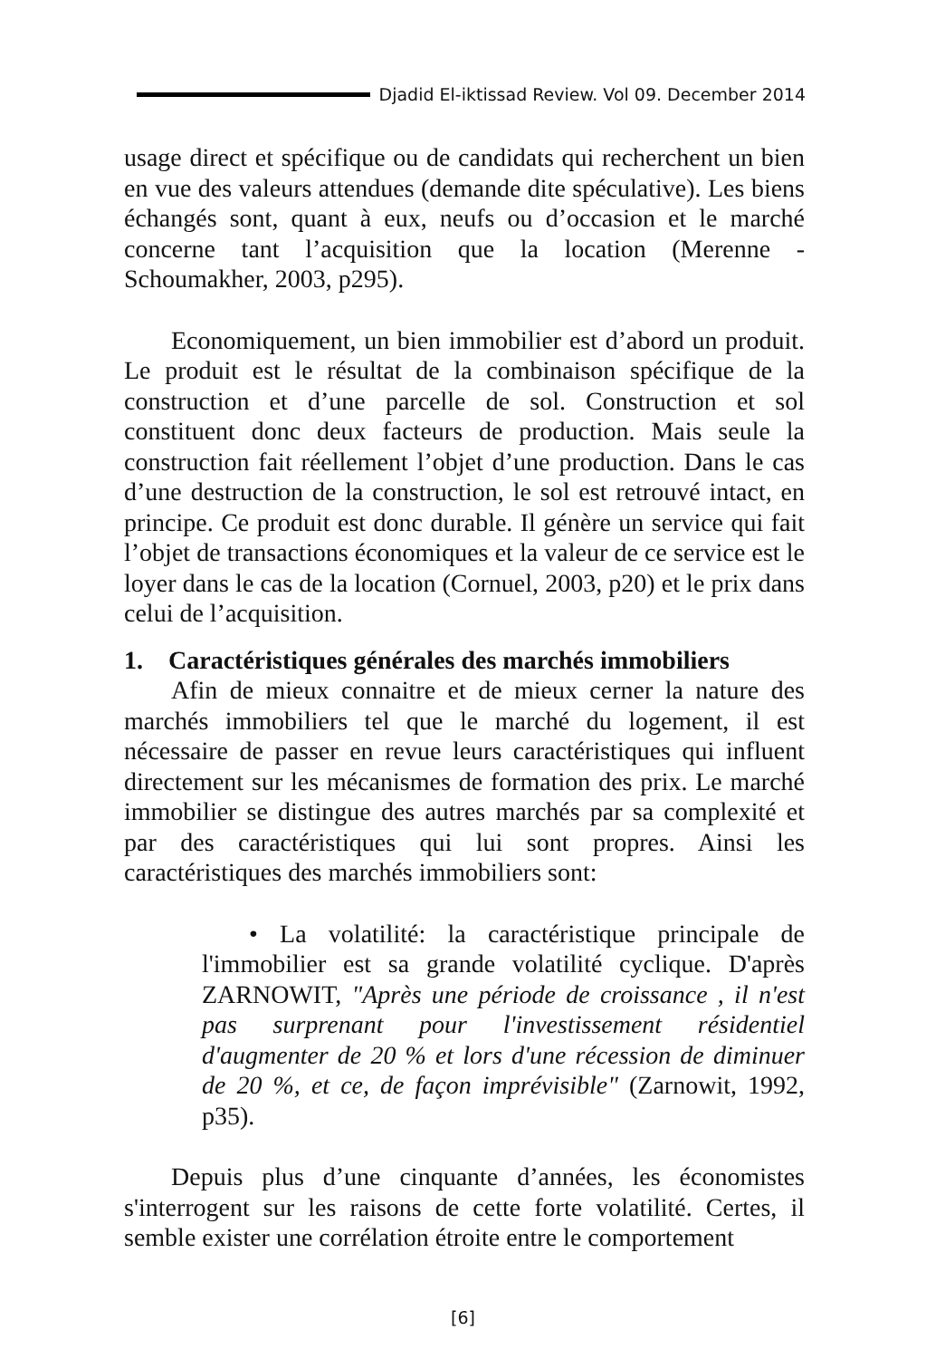Djadid El-iktissad Review. Vol 09. December 2014
usage direct et spécifique ou de candidats qui recherchent un bien en vue des valeurs attendues (demande dite spéculative). Les biens échangés sont, quant à eux, neufs ou d’occasion et le marché concerne tant l’acquisition que la location (Merenne - Schoumakher, 2003, p295).
Economiquement, un bien immobilier est d’abord un produit. Le produit est le résultat de la combinaison spécifique de la construction et d’une parcelle de sol. Construction et sol constituent donc deux facteurs de production. Mais seule la construction fait réellement l’objet d’une production. Dans le cas d’une destruction de la construction, le sol est retrouvé intact, en principe. Ce produit est donc durable. Il génère un service qui fait l’objet de transactions économiques et la valeur de ce service est le loyer dans le cas de la location (Cornuel, 2003, p20) et le prix dans celui de l’acquisition.
1. Caractéristiques générales des marchés immobiliers
Afin de mieux connaitre et de mieux cerner la nature des marchés immobiliers tel que le marché du logement, il est nécessaire de passer en revue leurs caractéristiques qui influent directement sur les mécanismes de formation des prix. Le marché immobilier se distingue des autres marchés par sa complexité et par des caractéristiques qui lui sont propres. Ainsi les caractéristiques des marchés immobiliers sont:
• La volatilité: la caractéristique principale de l'immobilier est sa grande volatilité cyclique. D'après ZARNOWIT, "Après une période de croissance , il n'est pas surprenant pour l'investissement résidentiel d'augmenter de 20 % et lors d'une récession de diminuer de 20 %, et ce, de façon imprévisible" (Zarnowit, 1992, p35).
Depuis plus d’une cinquante d’années, les économistes s'interrogent sur les raisons de cette forte volatilité. Certes, il semble exister une corrélation étroite entre le comportement
[6]